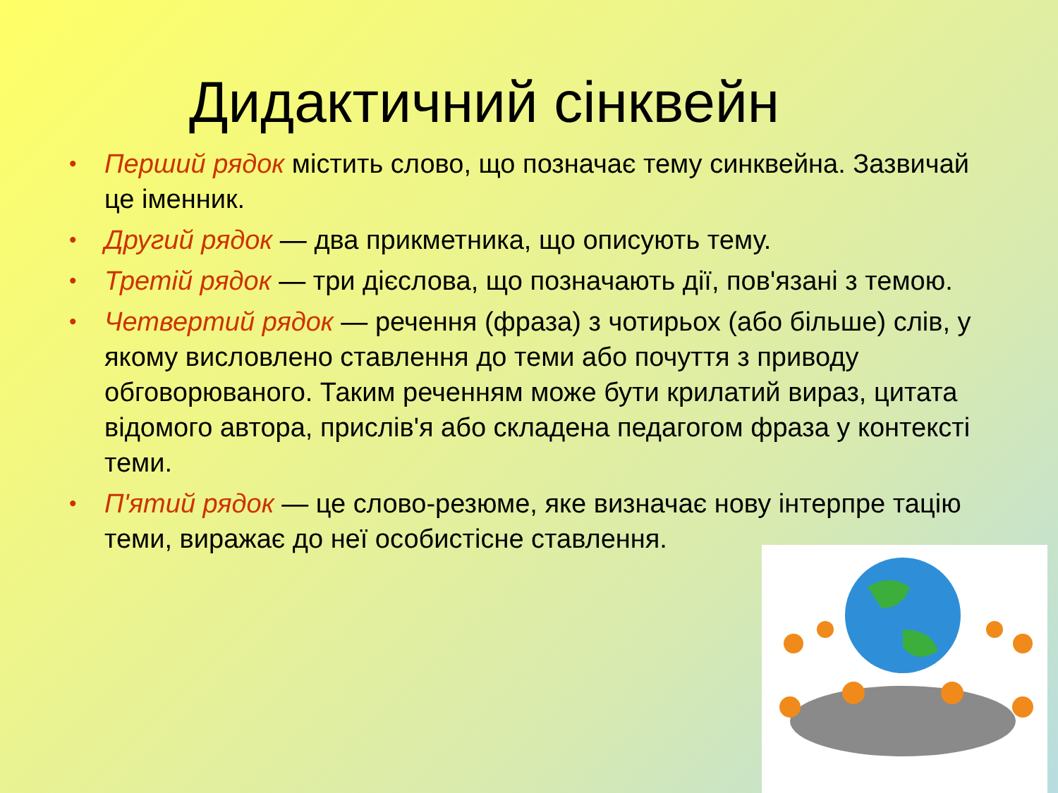Дидактичний сінквейн
• Перший рядок містить слово, що позначає тему синквейна. Зазвичай це іменник.
• Другий рядок — два прикметника, що описують тему.
• Третій рядок — три дієслова, що позначають дії, пов'язані з темою.
• Четвертий рядок — речення (фраза) з чотирьох (або більше) слів, у якому висловлено ставлення до теми або почуття з приводу обговорюваного. Таким реченням може бути крилатий вираз, цитата відомого автора, прислів'я або складена педагогом фраза у контексті теми.
• П'ятий рядок — це слово-резюме, яке визначає нову інтерпре тацію теми, виражає до неї особистісне ставлення.